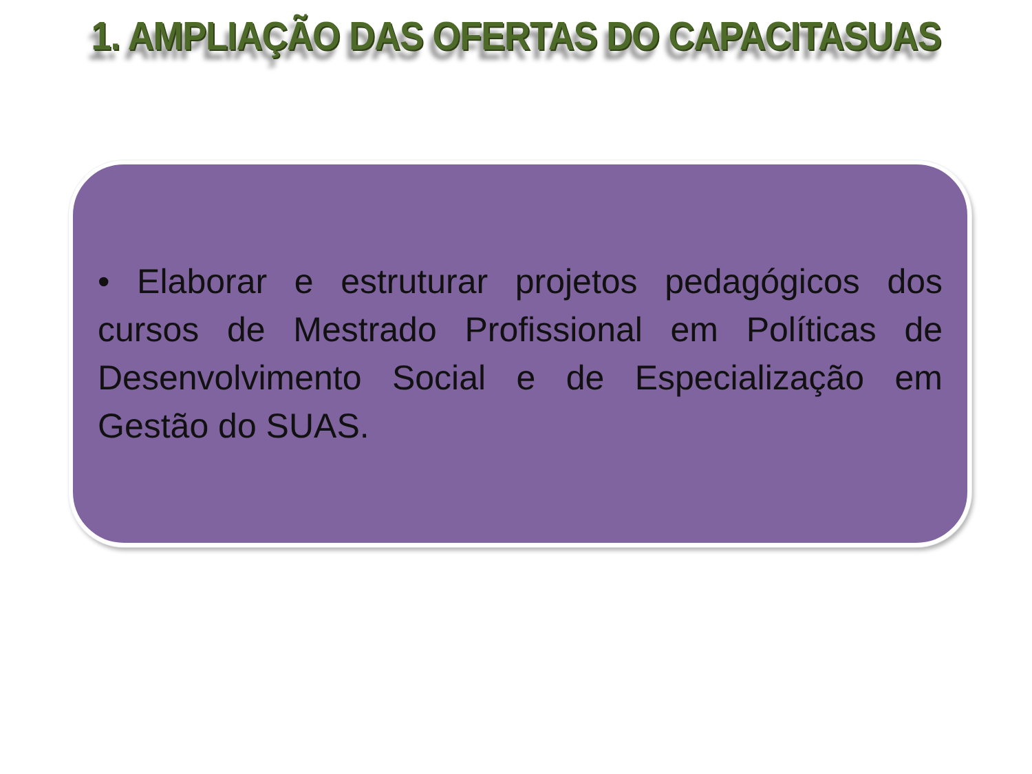1. AMPLIAÇÃO DAS OFERTAS DO CAPACITASUAS
• Elaborar e estruturar projetos pedagógicos dos cursos de Mestrado Profissional em Políticas de Desenvolvimento Social e de Especialização em Gestão do SUAS.